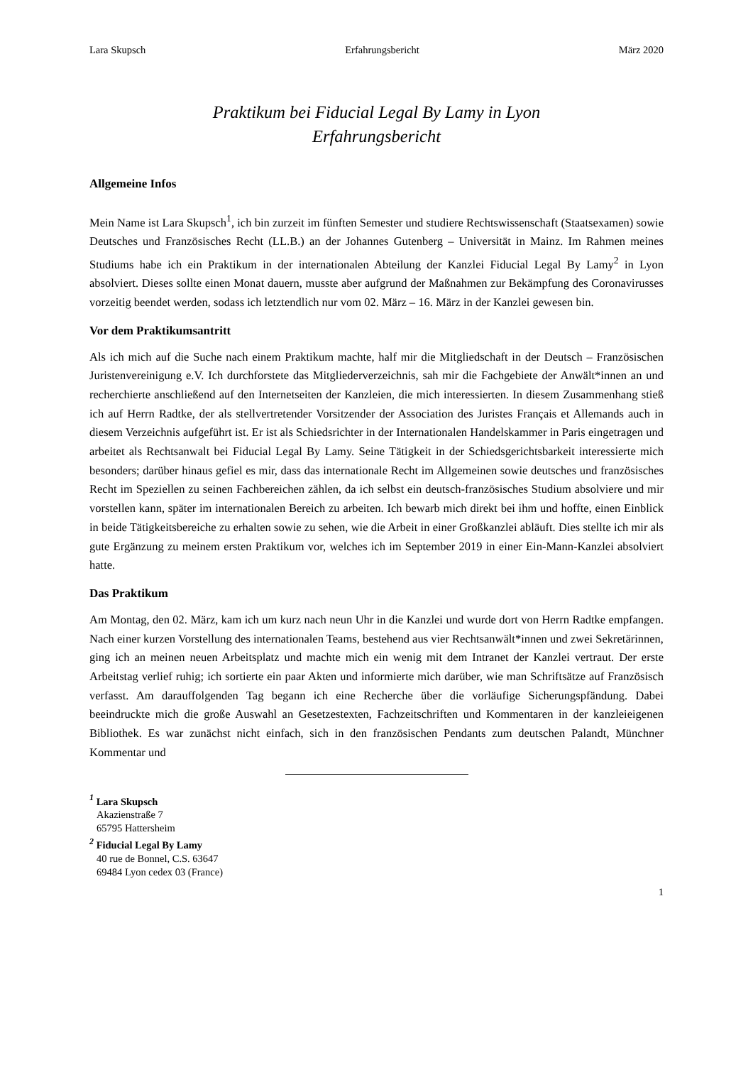Lara Skupsch Erfahrungsbericht März 2020
Praktikum bei Fiducial Legal By Lamy in Lyon
Erfahrungsbericht
Allgemeine Infos
Mein Name ist Lara Skupsch<sup>1</sup>, ich bin zurzeit im fünften Semester und studiere Rechtswissenschaft (Staatsexamen) sowie Deutsches und Französisches Recht (LL.B.) an der Johannes Gutenberg – Universität in Mainz. Im Rahmen meines Studiums habe ich ein Praktikum in der internationalen Abteilung der Kanzlei Fiducial Legal By Lamy<sup>2</sup> in Lyon absolviert. Dieses sollte einen Monat dauern, musste aber aufgrund der Maßnahmen zur Bekämpfung des Coronavirusses vorzeitig beendet werden, sodass ich letztendlich nur vom 02. März – 16. März in der Kanzlei gewesen bin.
Vor dem Praktikumsantritt
Als ich mich auf die Suche nach einem Praktikum machte, half mir die Mitgliedschaft in der Deutsch – Französischen Juristenvereinigung e.V. Ich durchforstete das Mitgliederverzeichnis, sah mir die Fachgebiete der Anwält*innen an und recherchierte anschließend auf den Internetseiten der Kanzleien, die mich interessierten. In diesem Zusammenhang stieß ich auf Herrn Radtke, der als stellvertretender Vorsitzender der Association des Juristes Français et Allemands auch in diesem Verzeichnis aufgeführt ist. Er ist als Schiedsrichter in der Internationalen Handelskammer in Paris eingetragen und arbeitet als Rechtsanwalt bei Fiducial Legal By Lamy. Seine Tätigkeit in der Schiedsgerichtsbarkeit interessierte mich besonders; darüber hinaus gefiel es mir, dass das internationale Recht im Allgemeinen sowie deutsches und französisches Recht im Speziellen zu seinen Fachbereichen zählen, da ich selbst ein deutsch-französisches Studium absolviere und mir vorstellen kann, später im internationalen Bereich zu arbeiten. Ich bewarb mich direkt bei ihm und hoffte, einen Einblick in beide Tätigkeitsbereiche zu erhalten sowie zu sehen, wie die Arbeit in einer Großkanzlei abläuft. Dies stellte ich mir als gute Ergänzung zu meinem ersten Praktikum vor, welches ich im September 2019 in einer Ein-Mann-Kanzlei absolviert hatte.
Das Praktikum
Am Montag, den 02. März, kam ich um kurz nach neun Uhr in die Kanzlei und wurde dort von Herrn Radtke empfangen. Nach einer kurzen Vorstellung des internationalen Teams, bestehend aus vier Rechtsanwält*innen und zwei Sekretärinnen, ging ich an meinen neuen Arbeitsplatz und machte mich ein wenig mit dem Intranet der Kanzlei vertraut. Der erste Arbeitstag verlief ruhig; ich sortierte ein paar Akten und informierte mich darüber, wie man Schriftsätze auf Französisch verfasst. Am darauffolgenden Tag begann ich eine Recherche über die vorläufige Sicherungspfändung. Dabei beeindruckte mich die große Auswahl an Gesetzestexten, Fachzeitschriften und Kommentaren in der kanzleieigenen Bibliothek. Es war zunächst nicht einfach, sich in den französischen Pendants zum deutschen Palandt, Münchner Kommentar und
<sup>1</sup> Lara Skupsch
Akazienstraße 7
65795 Hattersheim
<sup>2</sup> Fiducial Legal By Lamy
40 rue de Bonnel, C.S. 63647
69484 Lyon cedex 03 (France)
1